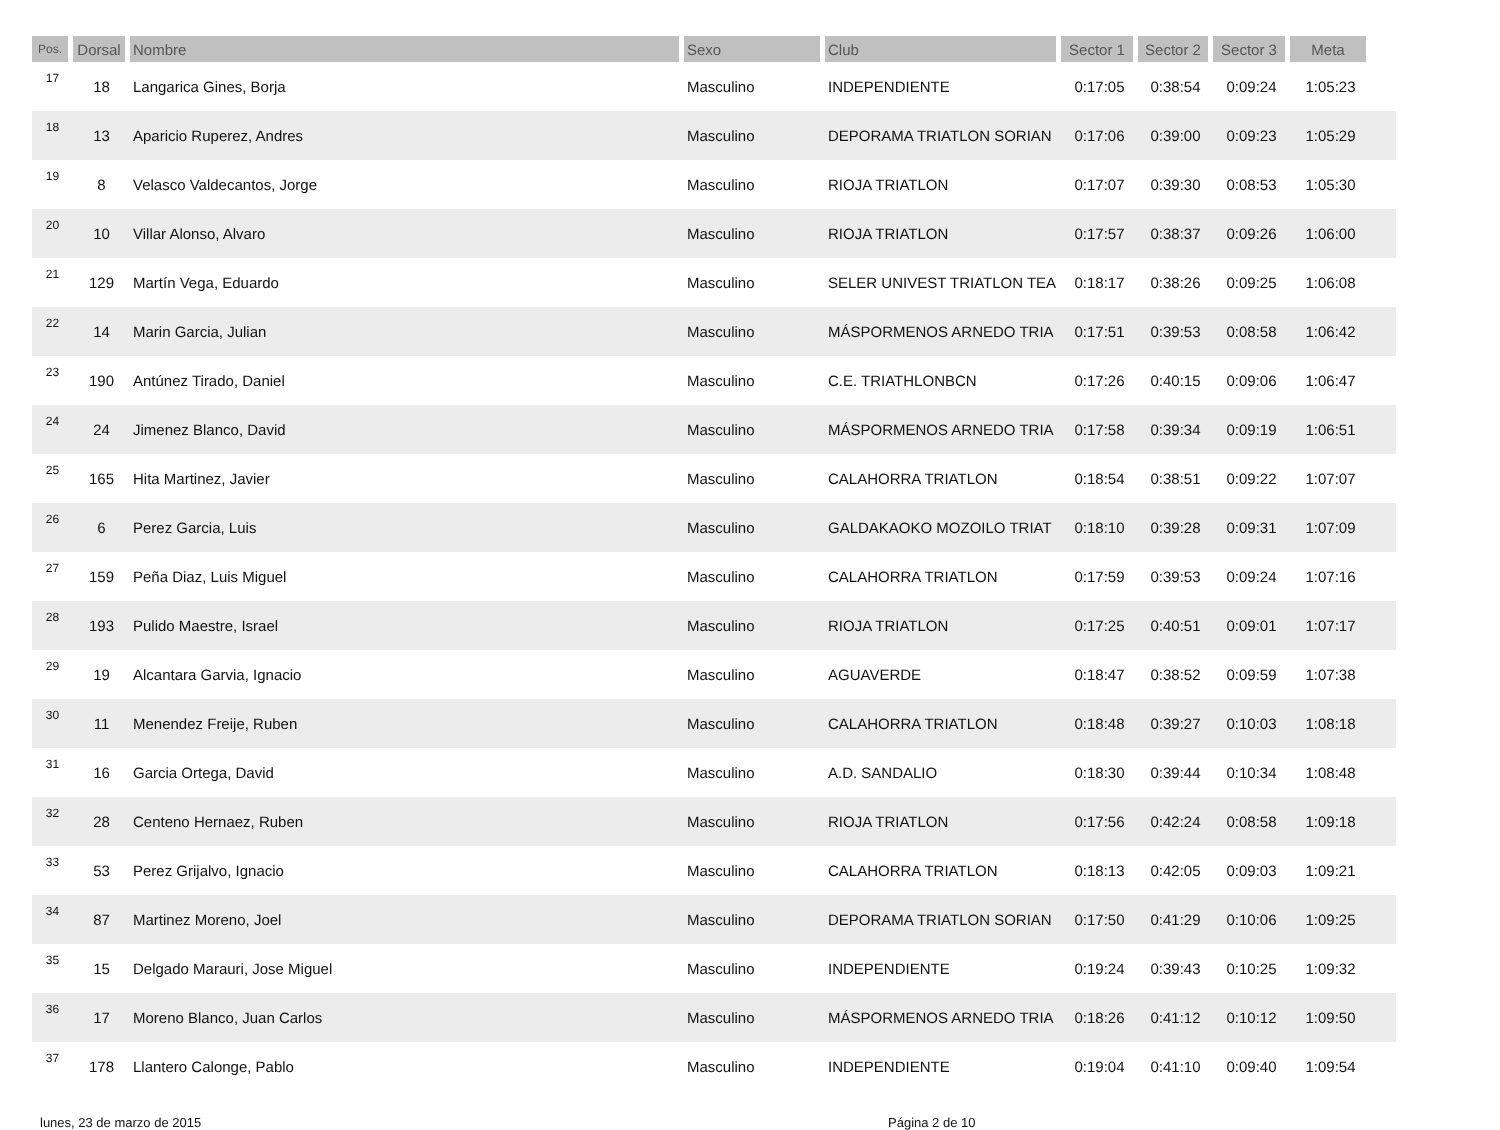| Pos. | Dorsal | Nombre | Sexo | Club | Sector 1 | Sector 2 | Sector 3 | Meta | |
| --- | --- | --- | --- | --- | --- | --- | --- | --- | --- |
| 17 | 18 | Langarica Gines, Borja | Masculino | INDEPENDIENTE | 0:17:05 | 0:38:54 | 0:09:24 | 1:05:23 | |
| 18 | 13 | Aparicio Ruperez, Andres | Masculino | DEPORAMA TRIATLON SORIAN | 0:17:06 | 0:39:00 | 0:09:23 | 1:05:29 | |
| 19 | 8 | Velasco Valdecantos, Jorge | Masculino | RIOJA TRIATLON | 0:17:07 | 0:39:30 | 0:08:53 | 1:05:30 | |
| 20 | 10 | Villar Alonso, Alvaro | Masculino | RIOJA TRIATLON | 0:17:57 | 0:38:37 | 0:09:26 | 1:06:00 | |
| 21 | 129 | Martín Vega, Eduardo | Masculino | SELER UNIVEST TRIATLON TEA | 0:18:17 | 0:38:26 | 0:09:25 | 1:06:08 | |
| 22 | 14 | Marin Garcia, Julian | Masculino | MÁSPORMENOS ARNEDO TRIA | 0:17:51 | 0:39:53 | 0:08:58 | 1:06:42 | |
| 23 | 190 | Antúnez Tirado, Daniel | Masculino | C.E. TRIATHLONBCN | 0:17:26 | 0:40:15 | 0:09:06 | 1:06:47 | |
| 24 | 24 | Jimenez Blanco, David | Masculino | MÁSPORMENOS ARNEDO TRIA | 0:17:58 | 0:39:34 | 0:09:19 | 1:06:51 | |
| 25 | 165 | Hita Martinez, Javier | Masculino | CALAHORRA TRIATLON | 0:18:54 | 0:38:51 | 0:09:22 | 1:07:07 | |
| 26 | 6 | Perez Garcia, Luis | Masculino | GALDAKAOKO MOZOILO TRIAT | 0:18:10 | 0:39:28 | 0:09:31 | 1:07:09 | |
| 27 | 159 | Peña Diaz, Luis Miguel | Masculino | CALAHORRA TRIATLON | 0:17:59 | 0:39:53 | 0:09:24 | 1:07:16 | |
| 28 | 193 | Pulido Maestre, Israel | Masculino | RIOJA TRIATLON | 0:17:25 | 0:40:51 | 0:09:01 | 1:07:17 | |
| 29 | 19 | Alcantara Garvia, Ignacio | Masculino | AGUAVERDE | 0:18:47 | 0:38:52 | 0:09:59 | 1:07:38 | |
| 30 | 11 | Menendez Freije, Ruben | Masculino | CALAHORRA TRIATLON | 0:18:48 | 0:39:27 | 0:10:03 | 1:08:18 | |
| 31 | 16 | Garcia Ortega, David | Masculino | A.D. SANDALIO | 0:18:30 | 0:39:44 | 0:10:34 | 1:08:48 | |
| 32 | 28 | Centeno Hernaez, Ruben | Masculino | RIOJA TRIATLON | 0:17:56 | 0:42:24 | 0:08:58 | 1:09:18 | |
| 33 | 53 | Perez Grijalvo, Ignacio | Masculino | CALAHORRA TRIATLON | 0:18:13 | 0:42:05 | 0:09:03 | 1:09:21 | |
| 34 | 87 | Martinez Moreno, Joel | Masculino | DEPORAMA TRIATLON SORIAN | 0:17:50 | 0:41:29 | 0:10:06 | 1:09:25 | |
| 35 | 15 | Delgado Marauri, Jose Miguel | Masculino | INDEPENDIENTE | 0:19:24 | 0:39:43 | 0:10:25 | 1:09:32 | |
| 36 | 17 | Moreno Blanco, Juan Carlos | Masculino | MÁSPORMENOS ARNEDO TRIA | 0:18:26 | 0:41:12 | 0:10:12 | 1:09:50 | |
| 37 | 178 | Llantero Calonge, Pablo | Masculino | INDEPENDIENTE | 0:19:04 | 0:41:10 | 0:09:40 | 1:09:54 | |
lunes, 23 de marzo de 2015 Página 2 de 10